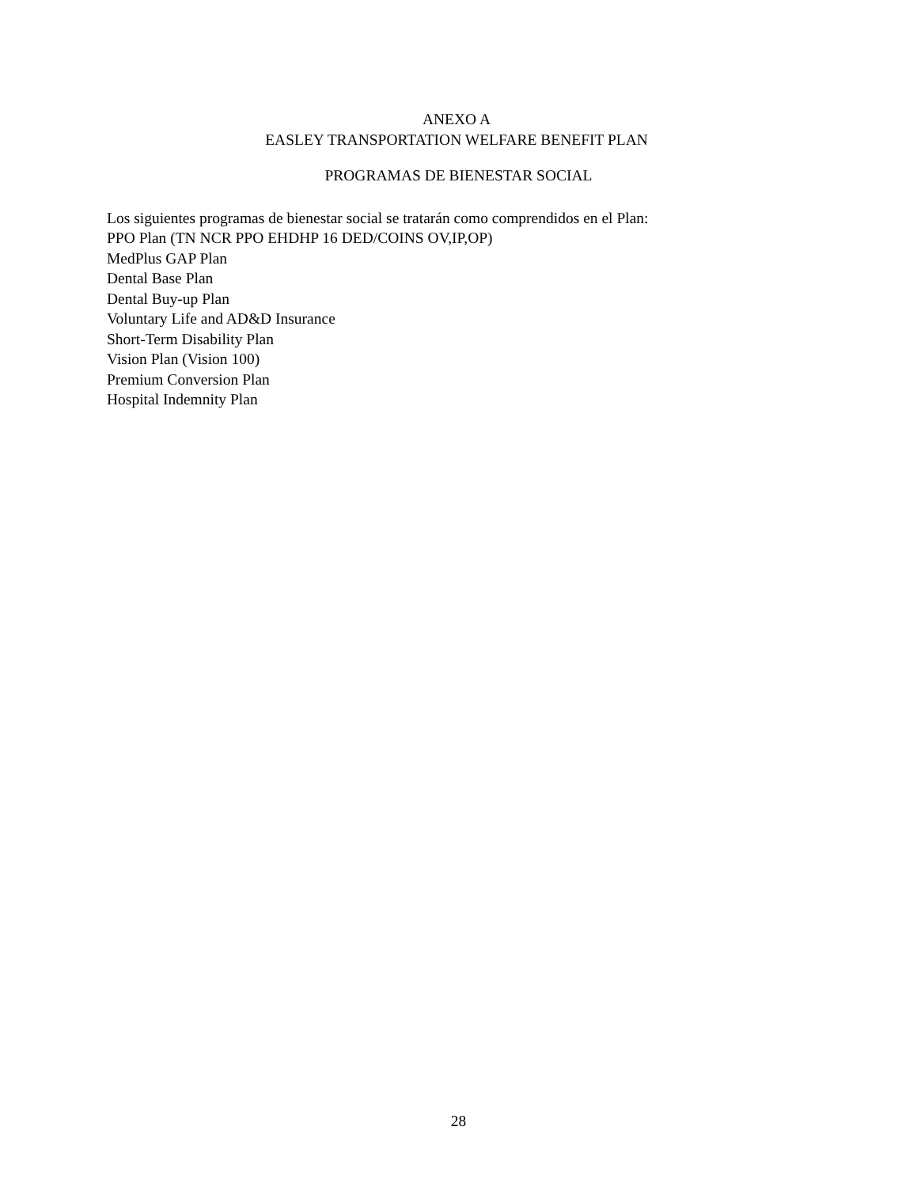ANEXO A
EASLEY TRANSPORTATION WELFARE BENEFIT PLAN
PROGRAMAS DE BIENESTAR SOCIAL
Los siguientes programas de bienestar social se tratarán como comprendidos en el Plan:
PPO Plan (TN NCR PPO EHDHP 16 DED/COINS OV,IP,OP)
MedPlus GAP Plan
Dental Base Plan
Dental Buy-up Plan
Voluntary Life and AD&D Insurance
Short-Term Disability Plan
Vision Plan (Vision 100)
Premium Conversion Plan
Hospital Indemnity Plan
28